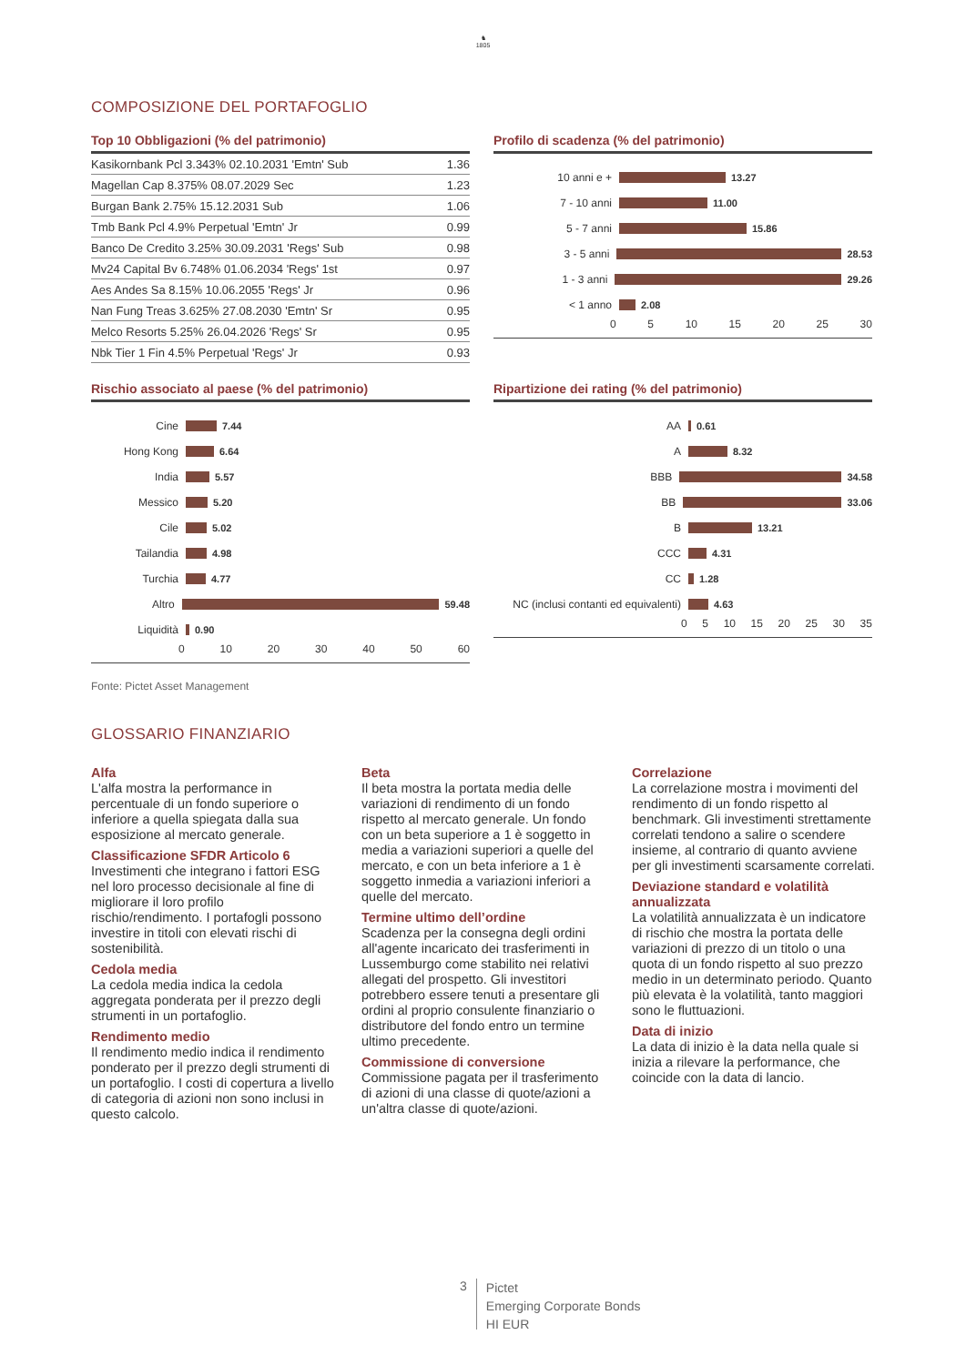♞
1805
COMPOSIZIONE DEL PORTAFOGLIO
Top 10 Obbligazioni (% del patrimonio)
| Kasikornbank Pcl 3.343% 02.10.2031 'Emtn' Sub | 1.36 |
| Magellan Cap 8.375% 08.07.2029 Sec | 1.23 |
| Burgan Bank 2.75% 15.12.2031 Sub | 1.06 |
| Tmb Bank Pcl 4.9% Perpetual 'Emtn' Jr | 0.99 |
| Banco De Credito 3.25% 30.09.2031 'Regs' Sub | 0.98 |
| Mv24 Capital Bv 6.748% 01.06.2034 'Regs' 1st | 0.97 |
| Aes Andes Sa 8.15% 10.06.2055 'Regs' Jr | 0.96 |
| Nan Fung Treas 3.625% 27.08.2030 'Emtn' Sr | 0.95 |
| Melco Resorts 5.25% 26.04.2026 'Regs' Sr | 0.95 |
| Nbk Tier 1 Fin 4.5% Perpetual 'Regs' Jr | 0.93 |
Profilo di scadenza (% del patrimonio)
10 anni e + 13.27
7 - 10 anni 11.00
5 - 7 anni 15.86
3 - 5 anni 28.53
1 - 3 anni 29.26
< 1 anno 2.08
0 5 10 15 20 25 30
Rischio associato al paese (% del patrimonio)
Cine 7.44
Hong Kong 6.64
India 5.57
Messico 5.20
Cile 5.02
Tailandia 4.98
Turchia 4.77
Altro 59.48
Liquidità 0.90
0 10 20 30 40 50 60
Ripartizione dei rating (% del patrimonio)
AA 0.61
A 8.32
BBB 34.58
BB 33.06
B 13.21
CCC 4.31
CC 1.28
NC (inclusi contanti ed equivalenti)
4.63
0 5 10 15 20 25 30 35
Fonte: Pictet Asset Management
GLOSSARIO FINANZIARIO
Alfa
L'alfa mostra la performance in percentuale di un fondo superiore o inferiore a quella spiegata dalla sua esposizione al mercato generale.
Classificazione SFDR Articolo 6
Investimenti che integrano i fattori ESG nel loro processo decisionale al fine di migliorare il loro profilo rischio/rendimento. I portafogli possono investire in titoli con elevati rischi di sostenibilità.
Cedola media
La cedola media indica la cedola aggregata ponderata per il prezzo degli strumenti in un portafoglio.
Rendimento medio
Il rendimento medio indica il rendimento ponderato per il prezzo degli strumenti di un portafoglio. I costi di copertura a livello di categoria di azioni non sono inclusi in questo calcolo.
Beta
Il beta mostra la portata media delle variazioni di rendimento di un fondo rispetto al mercato generale. Un fondo con un beta superiore a 1 è soggetto in media a variazioni superiori a quelle del mercato, e con un beta inferiore a 1 è soggetto inmedia a variazioni inferiori a quelle del mercato.
Termine ultimo dell’ordine
Scadenza per la consegna degli ordini all'agente incaricato dei trasferimenti in Lussemburgo come stabilito nei relativi allegati del prospetto. Gli investitori potrebbero essere tenuti a presentare gli ordini al proprio consulente finanziario o distributore del fondo entro un termine ultimo precedente.
Commissione di conversione
Commissione pagata per il trasferimento di azioni di una classe di quote/azioni a un'altra classe di quote/azioni.
Correlazione
La correlazione mostra i movimenti del rendimento di un fondo rispetto al benchmark. Gli investimenti strettamente correlati tendono a salire o scendere insieme, al contrario di quanto avviene per gli investimenti scarsamente correlati.
Deviazione standard e volatilità annualizzata
La volatilità annualizzata è un indicatore di rischio che mostra la portata delle variazioni di prezzo di un titolo o una quota di un fondo rispetto al suo prezzo medio in un determinato periodo. Quanto più elevata è la volatilità, tanto maggiori sono le fluttuazioni.
Data di inizio
La data di inizio è la data nella quale si inizia a rilevare la performance, che coincide con la data di lancio.
3
Pictet
Emerging Corporate Bonds
HI EUR